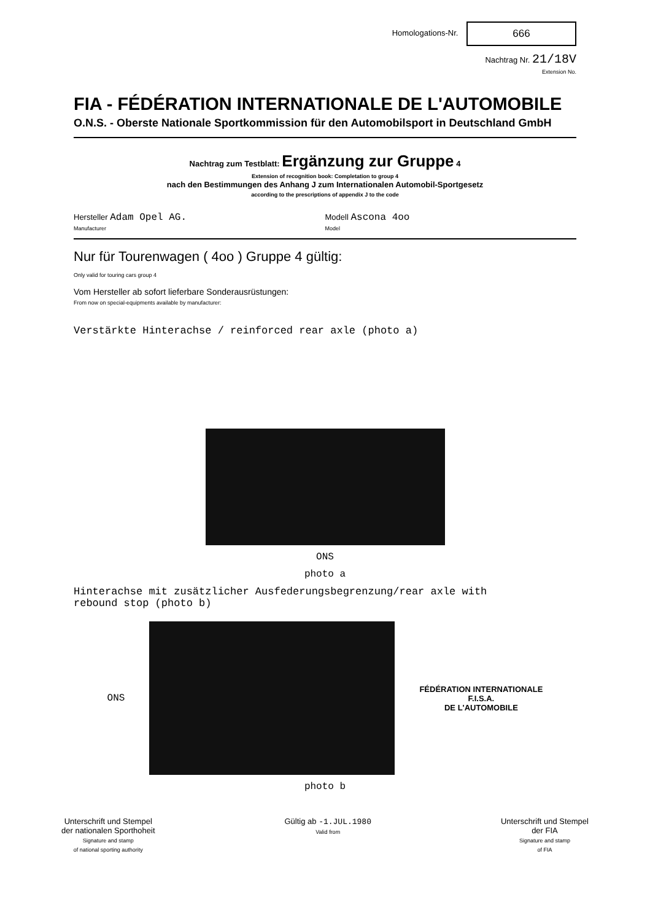Homologations-Nr. 666
Nachtrag Nr. 21/18V
Extension No.
FIA - FÉDÉRATION INTERNATIONALE DE L'AUTOMOBILE
O.N.S. - Oberste Nationale Sportkommission für den Automobilsport in Deutschland GmbH
Nachtrag zum Testblatt: Ergänzung zur Gruppe 4
Extension of recognition book: Completation to group 4
nach den Bestimmungen des Anhang J zum Internationalen Automobil-Sportgesetz
according to the prescriptions of appendix J to the code
Hersteller Adam Opel AG.
Manufacturer
Modell Ascona 4oo
Model
Nur für Tourenwagen ( 4oo ) Gruppe 4 gültig:
Only valid for touring cars group 4
Vom Hersteller ab sofort lieferbare Sonderausrüstungen:
From now on special-equipments available by manufacturer:
Verstärkte Hinterachse / reinforced rear axle (photo a)
ONS
photo a
Hinterachse mit zusätzlicher Ausfederungsbegrenzung/rear axle with
rebound stop (photo b)
ONS
FÉDÉRATION INTERNATIONALE
F.I.S.A.
DE L'AUTOMOBILE
photo b
Unterschrift und Stempel
der nationalen Sporthoheit
Signature and stamp
of national sporting authority
Gültig ab -1.JUL.1980
Valid from
Unterschrift und Stempel
der FIA
Signature and stamp
of FIA